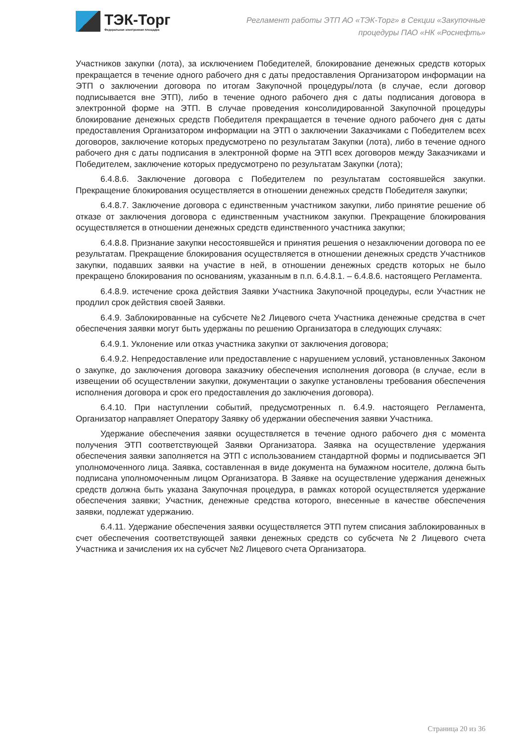ТЭК-Торг
Федеральная электронная площадка
Регламент работы ЭТП АО «ТЭК-Торг» в Секции «Закупочные
процедуры ПАО «НК «Роснефть»
Участников закупки (лота), за исключением Победителей, блокирование денежных средств которых прекращается в течение одного рабочего дня с даты предоставления Организатором информации на ЭТП о заключении договора по итогам Закупочной процедуры/лота (в случае, если договор подписывается вне ЭТП), либо в течение одного рабочего дня с даты подписания договора в электронной форме на ЭТП. В случае проведения консолидированной Закупочной процедуры блокирование денежных средств Победителя прекращается в течение одного рабочего дня с даты предоставления Организатором информации на ЭТП о заключении Заказчиками с Победителем всех договоров, заключение которых предусмотрено по результатам Закупки (лота), либо в течение одного рабочего дня с даты подписания в электронной форме на ЭТП всех договоров между Заказчиками и Победителем, заключение которых предусмотрено по результатам Закупки (лота);
6.4.8.6. Заключение договора с Победителем по результатам состоявшейся закупки. Прекращение блокирования осуществляется в отношении денежных средств Победителя закупки;
6.4.8.7. Заключение договора с единственным участником закупки, либо принятие решение об отказе от заключения договора с единственным участником закупки. Прекращение блокирования осуществляется в отношении денежных средств единственного участника закупки;
6.4.8.8. Признание закупки несостоявшейся и принятия решения о незаключении договора по ее результатам. Прекращение блокирования осуществляется в отношении денежных средств Участников закупки, подавших заявки на участие в ней, в отношении денежных средств которых не было прекращено блокирования по основаниям, указанным в п.п. 6.4.8.1. – 6.4.8.6. настоящего Регламента.
6.4.8.9. истечение срока действия Заявки Участника Закупочной процедуры, если Участник не продлил срок действия своей Заявки.
6.4.9. Заблокированные на субсчете №2 Лицевого счета Участника денежные средства в счет обеспечения заявки могут быть удержаны по решению Организатора в следующих случаях:
6.4.9.1. Уклонение или отказ участника закупки от заключения договора;
6.4.9.2. Непредоставление или предоставление с нарушением условий, установленных Законом о закупке, до заключения договора заказчику обеспечения исполнения договора (в случае, если в извещении об осуществлении закупки, документации о закупке установлены требования обеспечения исполнения договора и срок его предоставления до заключения договора).
6.4.10. При наступлении событий, предусмотренных п. 6.4.9. настоящего Регламента, Организатор направляет Оператору Заявку об удержании обеспечения заявки Участника.
Удержание обеспечения заявки осуществляется в течение одного рабочего дня с момента получения ЭТП соответствующей Заявки Организатора. Заявка на осуществление удержания обеспечения заявки заполняется на ЭТП с использованием стандартной формы и подписывается ЭП уполномоченного лица. Заявка, составленная в виде документа на бумажном носителе, должна быть подписана уполномоченным лицом Организатора. В Заявке на осуществление удержания денежных средств должна быть указана Закупочная процедура, в рамках которой осуществляется удержание обеспечения заявки; Участник, денежные средства которого, внесенные в качестве обеспечения заявки, подлежат удержанию.
6.4.11. Удержание обеспечения заявки осуществляется ЭТП путем списания заблокированных в счет обеспечения соответствующей заявки денежных средств со субсчета №2 Лицевого счета Участника и зачисления их на субсчет №2 Лицевого счета Организатора.
Страница 20 из 36